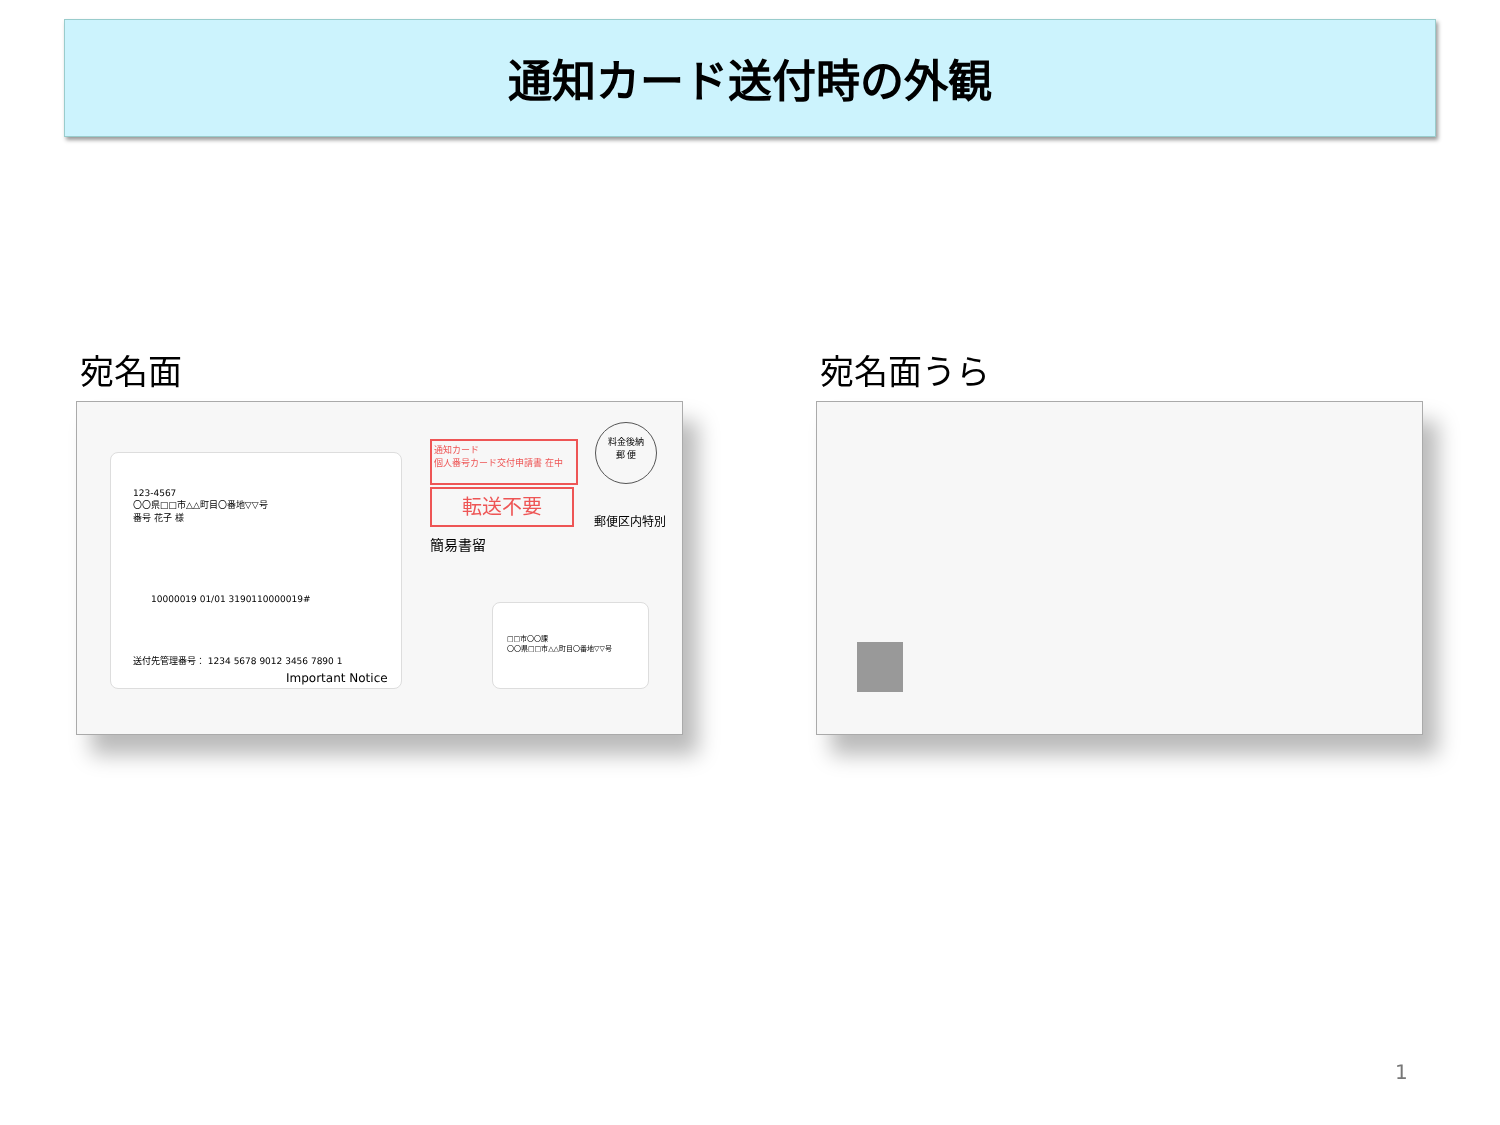通知カード送付時の外観
宛名面 宛名面うら
123-4567
〇〇県□□市△△町目〇番地▽▽号
番号 花子 様
10000019 01/01 3190110000019#
送付先管理番号： 1234 5678 9012 3456 7890 1
Important Notice
通知カード
個人番号カード交付申請書 在中
転送不要
簡易書留
料金後納
郵 便
郵便区内特別
□□市〇〇課
〇〇県□□市△△町目〇番地▽▽号
1